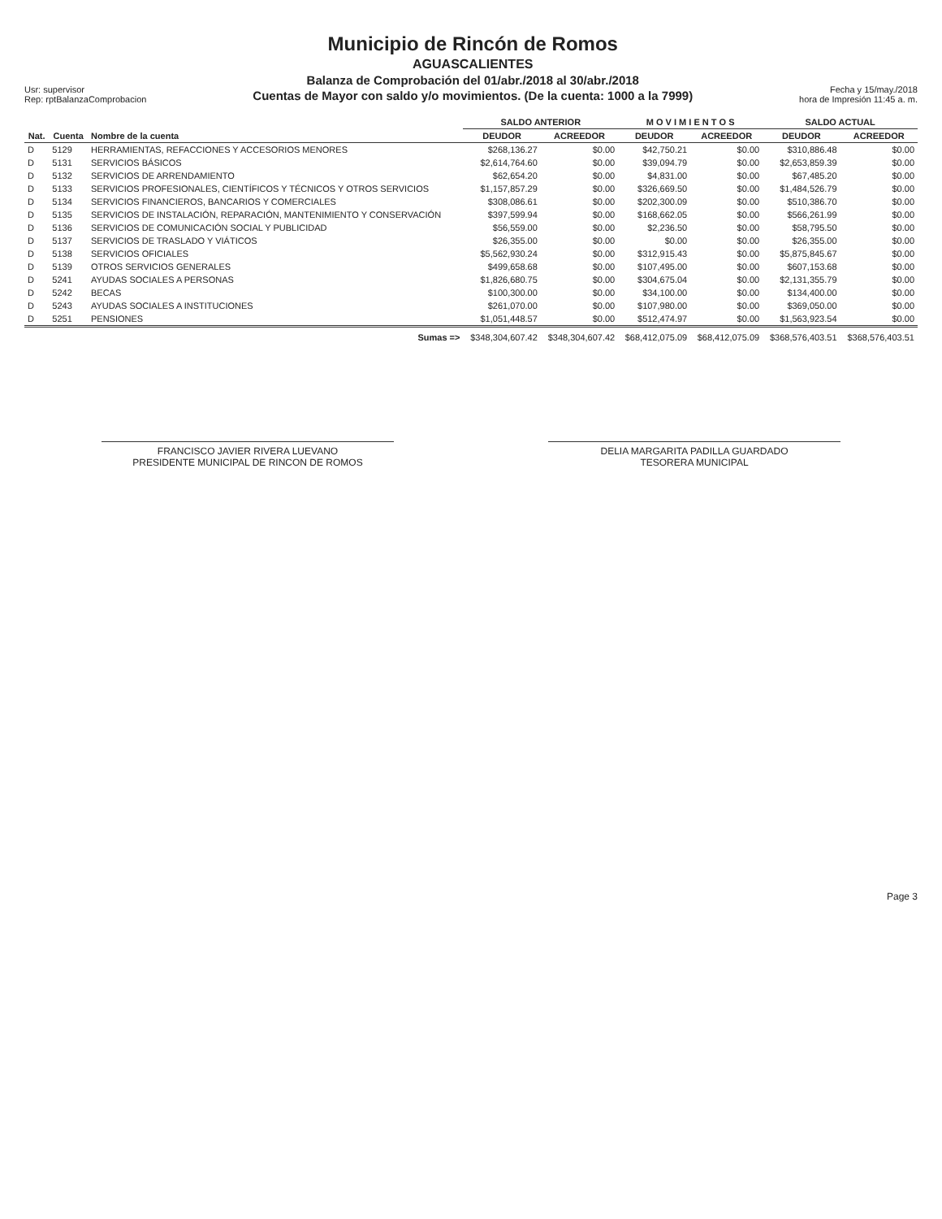Usr: supervisor
Rep: rptBalanzaComprobacion
Municipio de Rincón de Romos
AGUASCALIENTES
Balanza de Comprobación del 01/abr./2018 al 30/abr./2018
Cuentas de Mayor con saldo y/o movimientos. (De la cuenta: 1000 a la 7999)
Fecha y 15/may./2018
hora de Impresión 11:45 a. m.
| | | | SALDO ANTERIOR | | M O V I M I E N T O S | | SALDO ACTUAL | |
| --- | --- | --- | --- | --- | --- | --- | --- | --- |
| Nat. | Cuenta | Nombre de la cuenta | DEUDOR | ACREEDOR | DEUDOR | ACREEDOR | DEUDOR | ACREEDOR |
| D | 5129 | HERRAMIENTAS, REFACCIONES Y ACCESORIOS MENORES | $268,136.27 | $0.00 | $42,750.21 | $0.00 | $310,886.48 | $0.00 |
| D | 5131 | SERVICIOS BÁSICOS | $2,614,764.60 | $0.00 | $39,094.79 | $0.00 | $2,653,859.39 | $0.00 |
| D | 5132 | SERVICIOS DE ARRENDAMIENTO | $62,654.20 | $0.00 | $4,831.00 | $0.00 | $67,485.20 | $0.00 |
| D | 5133 | SERVICIOS PROFESIONALES, CIENTÍFICOS Y TÉCNICOS Y OTROS SERVICIOS | $1,157,857.29 | $0.00 | $326,669.50 | $0.00 | $1,484,526.79 | $0.00 |
| D | 5134 | SERVICIOS FINANCIEROS, BANCARIOS Y COMERCIALES | $308,086.61 | $0.00 | $202,300.09 | $0.00 | $510,386.70 | $0.00 |
| D | 5135 | SERVICIOS DE INSTALACIÓN, REPARACIÓN, MANTENIMIENTO Y CONSERVACIÓN | $397,599.94 | $0.00 | $168,662.05 | $0.00 | $566,261.99 | $0.00 |
| D | 5136 | SERVICIOS DE COMUNICACIÓN SOCIAL Y PUBLICIDAD | $56,559.00 | $0.00 | $2,236.50 | $0.00 | $58,795.50 | $0.00 |
| D | 5137 | SERVICIOS DE TRASLADO Y VIÁTICOS | $26,355.00 | $0.00 | $0.00 | $0.00 | $26,355.00 | $0.00 |
| D | 5138 | SERVICIOS OFICIALES | $5,562,930.24 | $0.00 | $312,915.43 | $0.00 | $5,875,845.67 | $0.00 |
| D | 5139 | OTROS SERVICIOS GENERALES | $499,658.68 | $0.00 | $107,495.00 | $0.00 | $607,153.68 | $0.00 |
| D | 5241 | AYUDAS SOCIALES A PERSONAS | $1,826,680.75 | $0.00 | $304,675.04 | $0.00 | $2,131,355.79 | $0.00 |
| D | 5242 | BECAS | $100,300.00 | $0.00 | $34,100.00 | $0.00 | $134,400.00 | $0.00 |
| D | 5243 | AYUDAS SOCIALES A INSTITUCIONES | $261,070.00 | $0.00 | $107,980.00 | $0.00 | $369,050.00 | $0.00 |
| D | 5251 | PENSIONES | $1,051,448.57 | $0.00 | $512,474.97 | $0.00 | $1,563,923.54 | $0.00 |
| | | Sumas => | $348,304,607.42 | $348,304,607.42 | $68,412,075.09 | $68,412,075.09 | $368,576,403.51 | $368,576,403.51 |
FRANCISCO JAVIER RIVERA LUEVANO
PRESIDENTE MUNICIPAL DE RINCON DE ROMOS
DELIA MARGARITA PADILLA GUARDADO
TESORERA MUNICIPAL
Page 3